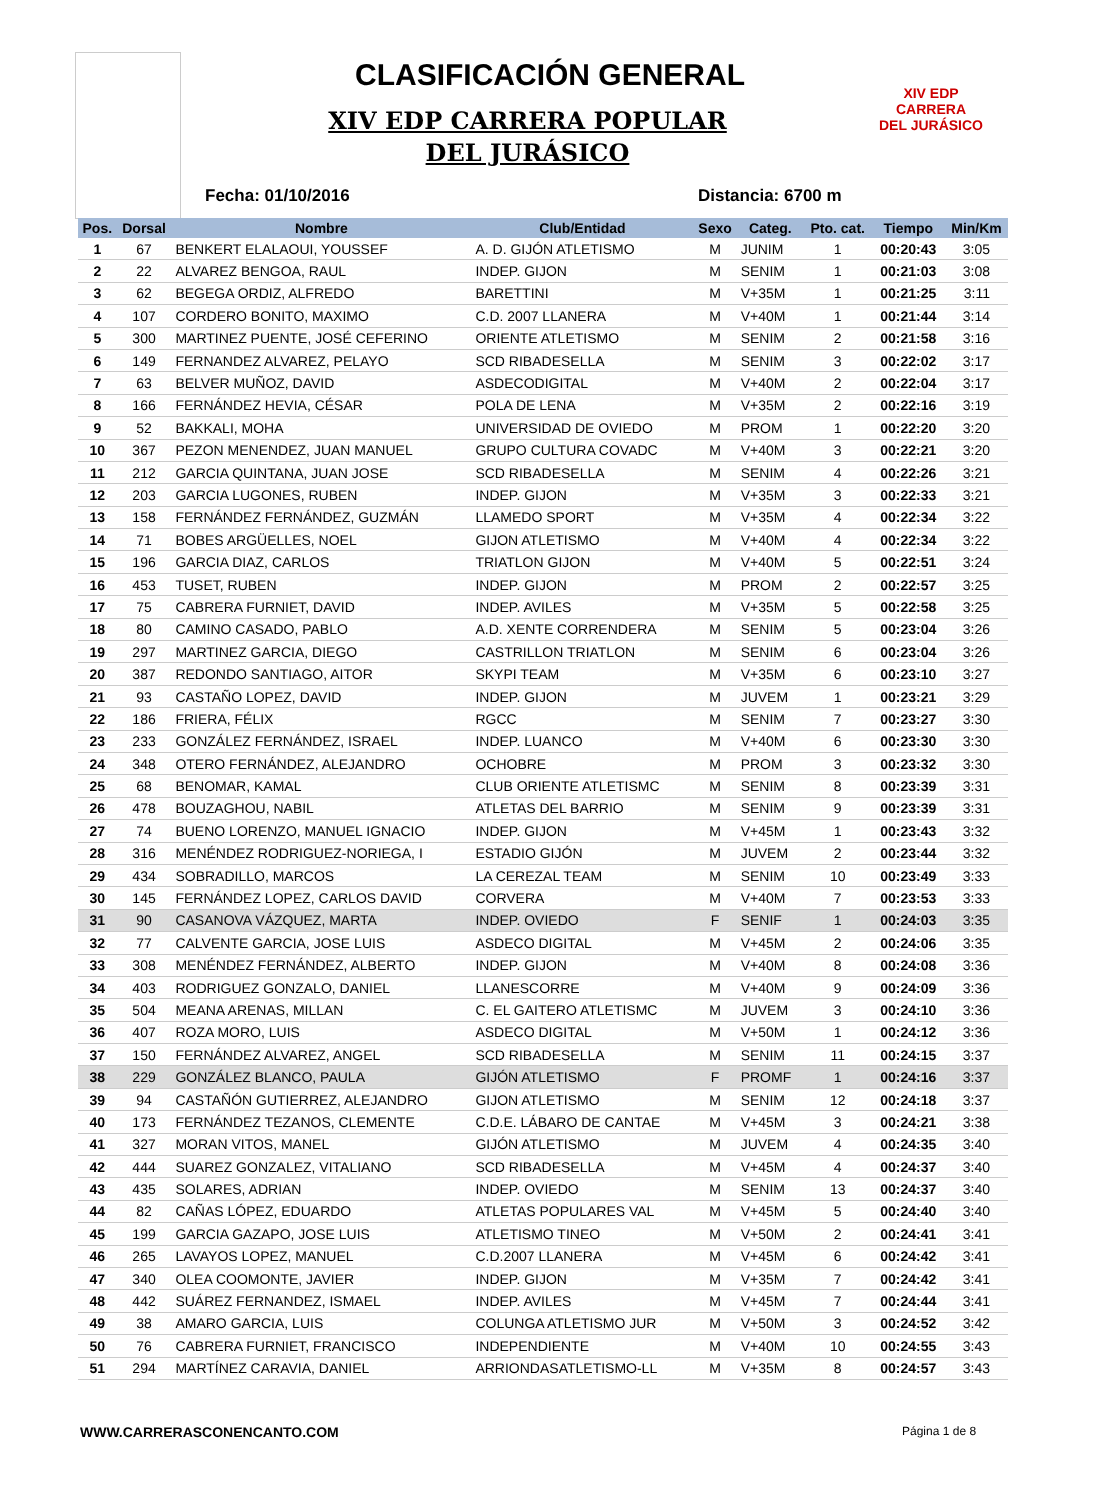CLASIFICACIÓN GENERAL
XIV EDP CARRERA POPULAR DEL JURÁSICO
XIV EDP
CARRERA
DEL JURÁSICO
Fecha: 01/10/2016 Distancia: 6700 m
| Pos. | Dorsal | Nombre | Club/Entidad | Sexo | Categ. | Pto. cat. | Tiempo | Min/Km |
| --- | --- | --- | --- | --- | --- | --- | --- | --- |
| 1 | 67 | BENKERT ELALAOUI, YOUSSEF | A. D. GIJÓN ATLETISMO | M | JUNIM | 1 | 00:20:43 | 3:05 |
| 2 | 22 | ALVAREZ BENGOA, RAUL | INDEP. GIJON | M | SENIM | 1 | 00:21:03 | 3:08 |
| 3 | 62 | BEGEGA ORDIZ, ALFREDO | BARETTINI | M | V+35M | 1 | 00:21:25 | 3:11 |
| 4 | 107 | CORDERO BONITO, MAXIMO | C.D. 2007 LLANERA | M | V+40M | 1 | 00:21:44 | 3:14 |
| 5 | 300 | MARTINEZ PUENTE, JOSÉ CEFERINO | ORIENTE ATLETISMO | M | SENIM | 2 | 00:21:58 | 3:16 |
| 6 | 149 | FERNANDEZ ALVAREZ, PELAYO | SCD RIBADESELLA | M | SENIM | 3 | 00:22:02 | 3:17 |
| 7 | 63 | BELVER MUÑOZ, DAVID | ASDECODIGITAL | M | V+40M | 2 | 00:22:04 | 3:17 |
| 8 | 166 | FERNÁNDEZ HEVIA, CÉSAR | POLA DE LENA | M | V+35M | 2 | 00:22:16 | 3:19 |
| 9 | 52 | BAKKALI, MOHA | UNIVERSIDAD DE OVIEDO | M | PROM | 1 | 00:22:20 | 3:20 |
| 10 | 367 | PEZON MENENDEZ, JUAN MANUEL | GRUPO CULTURA COVADC | M | V+40M | 3 | 00:22:21 | 3:20 |
| 11 | 212 | GARCIA QUINTANA, JUAN JOSE | SCD RIBADESELLA | M | SENIM | 4 | 00:22:26 | 3:21 |
| 12 | 203 | GARCIA LUGONES, RUBEN | INDEP. GIJON | M | V+35M | 3 | 00:22:33 | 3:21 |
| 13 | 158 | FERNÁNDEZ FERNÁNDEZ, GUZMÁN | LLAMEDO SPORT | M | V+35M | 4 | 00:22:34 | 3:22 |
| 14 | 71 | BOBES ARGÜELLES, NOEL | GIJON ATLETISMO | M | V+40M | 4 | 00:22:34 | 3:22 |
| 15 | 196 | GARCIA DIAZ, CARLOS | TRIATLON GIJON | M | V+40M | 5 | 00:22:51 | 3:24 |
| 16 | 453 | TUSET, RUBEN | INDEP. GIJON | M | PROM | 2 | 00:22:57 | 3:25 |
| 17 | 75 | CABRERA FURNIET, DAVID | INDEP. AVILES | M | V+35M | 5 | 00:22:58 | 3:25 |
| 18 | 80 | CAMINO CASADO, PABLO | A.D. XENTE CORRENDERA | M | SENIM | 5 | 00:23:04 | 3:26 |
| 19 | 297 | MARTINEZ GARCIA, DIEGO | CASTRILLON TRIATLON | M | SENIM | 6 | 00:23:04 | 3:26 |
| 20 | 387 | REDONDO SANTIAGO, AITOR | SKYPI TEAM | M | V+35M | 6 | 00:23:10 | 3:27 |
| 21 | 93 | CASTAÑO LOPEZ, DAVID | INDEP. GIJON | M | JUVEM | 1 | 00:23:21 | 3:29 |
| 22 | 186 | FRIERA, FÉLIX | RGCC | M | SENIM | 7 | 00:23:27 | 3:30 |
| 23 | 233 | GONZÁLEZ FERNÁNDEZ, ISRAEL | INDEP. LUANCO | M | V+40M | 6 | 00:23:30 | 3:30 |
| 24 | 348 | OTERO FERNÁNDEZ, ALEJANDRO | OCHOBRE | M | PROM | 3 | 00:23:32 | 3:30 |
| 25 | 68 | BENOMAR, KAMAL | CLUB ORIENTE ATLETISMC | M | SENIM | 8 | 00:23:39 | 3:31 |
| 26 | 478 | BOUZAGHOU, NABIL | ATLETAS DEL BARRIO | M | SENIM | 9 | 00:23:39 | 3:31 |
| 27 | 74 | BUENO LORENZO, MANUEL IGNACIO | INDEP. GIJON | M | V+45M | 1 | 00:23:43 | 3:32 |
| 28 | 316 | MENÉNDEZ RODRIGUEZ-NORIEGA, I | ESTADIO GIJÓN | M | JUVEM | 2 | 00:23:44 | 3:32 |
| 29 | 434 | SOBRADILLO, MARCOS | LA CEREZAL TEAM | M | SENIM | 10 | 00:23:49 | 3:33 |
| 30 | 145 | FERNÁNDEZ LOPEZ, CARLOS DAVID | CORVERA | M | V+40M | 7 | 00:23:53 | 3:33 |
| 31 | 90 | CASANOVA VÁZQUEZ, MARTA | INDEP. OVIEDO | F | SENIF | 1 | 00:24:03 | 3:35 |
| 32 | 77 | CALVENTE GARCIA, JOSE LUIS | ASDECO DIGITAL | M | V+45M | 2 | 00:24:06 | 3:35 |
| 33 | 308 | MENÉNDEZ FERNÁNDEZ, ALBERTO | INDEP. GIJON | M | V+40M | 8 | 00:24:08 | 3:36 |
| 34 | 403 | RODRIGUEZ GONZALO, DANIEL | LLANESCORRE | M | V+40M | 9 | 00:24:09 | 3:36 |
| 35 | 504 | MEANA ARENAS, MILLAN | C. EL GAITERO ATLETISMC | M | JUVEM | 3 | 00:24:10 | 3:36 |
| 36 | 407 | ROZA MORO, LUIS | ASDECO DIGITAL | M | V+50M | 1 | 00:24:12 | 3:36 |
| 37 | 150 | FERNÁNDEZ ALVAREZ, ANGEL | SCD RIBADESELLA | M | SENIM | 11 | 00:24:15 | 3:37 |
| 38 | 229 | GONZÁLEZ BLANCO, PAULA | GIJÓN ATLETISMO | F | PROMF | 1 | 00:24:16 | 3:37 |
| 39 | 94 | CASTAÑÓN GUTIERREZ, ALEJANDRO | GIJON ATLETISMO | M | SENIM | 12 | 00:24:18 | 3:37 |
| 40 | 173 | FERNÁNDEZ TEZANOS, CLEMENTE | C.D.E. LÁBARO DE CANTAE | M | V+45M | 3 | 00:24:21 | 3:38 |
| 41 | 327 | MORAN VITOS, MANEL | GIJÓN ATLETISMO | M | JUVEM | 4 | 00:24:35 | 3:40 |
| 42 | 444 | SUAREZ GONZALEZ, VITALIANO | SCD RIBADESELLA | M | V+45M | 4 | 00:24:37 | 3:40 |
| 43 | 435 | SOLARES, ADRIAN | INDEP. OVIEDO | M | SENIM | 13 | 00:24:37 | 3:40 |
| 44 | 82 | CAÑAS LÓPEZ, EDUARDO | ATLETAS POPULARES VAL | M | V+45M | 5 | 00:24:40 | 3:40 |
| 45 | 199 | GARCIA GAZAPO, JOSE LUIS | ATLETISMO TINEO | M | V+50M | 2 | 00:24:41 | 3:41 |
| 46 | 265 | LAVAYOS LOPEZ, MANUEL | C.D.2007 LLANERA | M | V+45M | 6 | 00:24:42 | 3:41 |
| 47 | 340 | OLEA COOMONTE, JAVIER | INDEP. GIJON | M | V+35M | 7 | 00:24:42 | 3:41 |
| 48 | 442 | SUÁREZ FERNANDEZ, ISMAEL | INDEP. AVILES | M | V+45M | 7 | 00:24:44 | 3:41 |
| 49 | 38 | AMARO GARCIA, LUIS | COLUNGA ATLETISMO JUR | M | V+50M | 3 | 00:24:52 | 3:42 |
| 50 | 76 | CABRERA FURNIET, FRANCISCO | INDEPENDIENTE | M | V+40M | 10 | 00:24:55 | 3:43 |
| 51 | 294 | MARTÍNEZ CARAVIA, DANIEL | ARRIONDASATLETISMO-LL | M | V+35M | 8 | 00:24:57 | 3:43 |
WWW.CARRERASCONENCANTO.COM Página 1 de 8